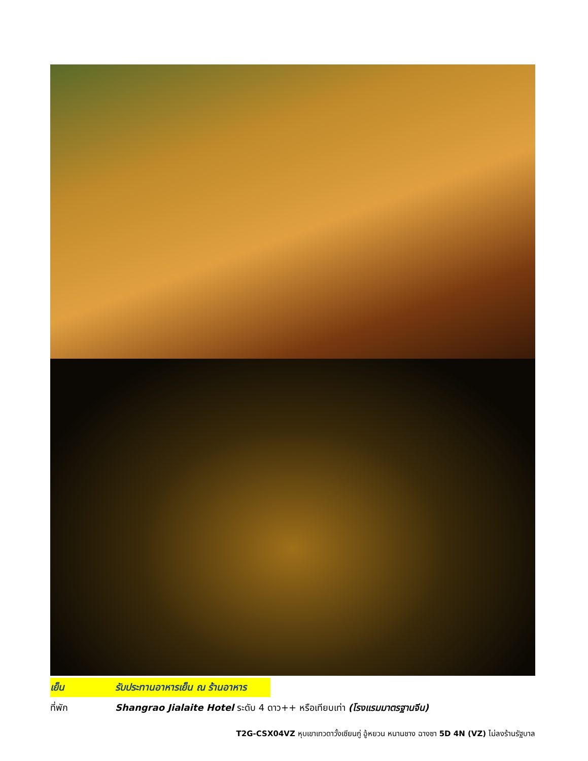เย็น รับประทานอาหารเย็น ณ ร้านอาหาร
ที่พัก Shangrao Jialaite Hotel ระดับ 4 ดาว++ หรือเทียบเท่า (โรงแรมมาตรฐานจีน)
T2G-CSX04VZ หุบเขาเทวดาวั้งเซียนกู่ อู้หยวน หนานชาง ฉางซา 5D 4N (VZ) ไม่ลงร้านรัฐบาล